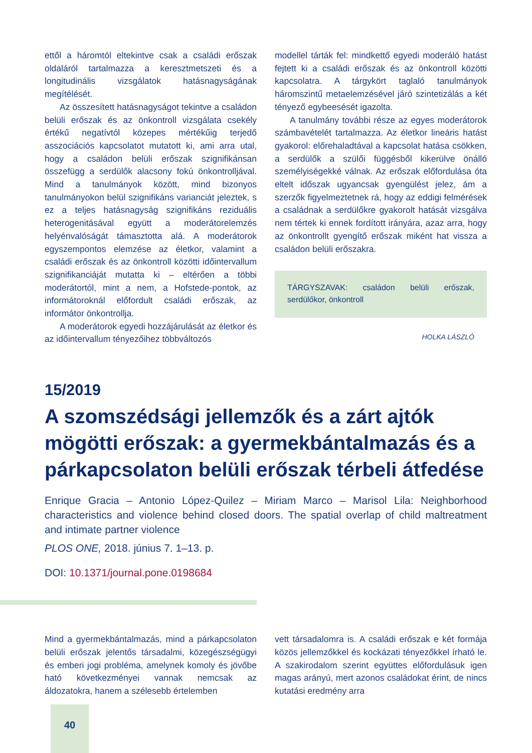ettől a háromtól eltekintve csak a családi erőszak oldaláról tartalmazza a keresztmetszeti és a longitudinális vizsgálatok hatásnagyságának megítélését.
Az összesített hatásnagyságot tekintve a családon belüli erőszak és az önkontroll vizsgálata csekély értékű negatívtól közepes mértékűig terjedő asszociációs kapcsolatot mutatott ki, ami arra utal, hogy a családon belüli erőszak szignifikánsan összefügg a serdülők alacsony fokú önkontrolljával. Mind a tanulmányok között, mind bizonyos tanulmányokon belül szignifikáns varianciát jeleztek, s ez a teljes hatásnagyság szignifikáns reziduális heterogenitásával együtt a moderátorelemzés helyénvalóságát támasztotta alá. A moderátorok egyszempontos elemzése az életkor, valamint a családi erőszak és az önkontroll közötti időintervallum szignifikanciáját mutatta ki – eltérően a többi moderátortól, mint a nem, a Hofstede-pontok, az informátoroknál előfordult családi erőszak, az informátor önkontrollja.
A moderátorok egyedi hozzájárulását az életkor és az időintervallum tényezőihez többváltozós
modellel tárták fel: mindkettő egyedi moderáló hatást fejtett ki a családi erőszak és az önkontroll közötti kapcsolatra. A tárgykört taglaló tanulmányok háromszintű metaelemzésével járó szintetizálás a két tényező egybeesését igazolta.
A tanulmány további része az egyes moderátorok számbavételét tartalmazza. Az életkor lineáris hatást gyakorol: előrehaladtával a kapcsolat hatása csökken, a serdülők a szülői függésből kikerülve önálló személyiségekké válnak. Az erőszak előfordulása óta eltelt időszak ugyancsak gyengülést jelez, ám a szerzők figyelmeztetnek rá, hogy az eddigi felmérések a családnak a serdülőkre gyakorolt hatását vizsgálva nem tértek ki ennek fordított irányára, azaz arra, hogy az önkontrollt gyengítő erőszak miként hat vissza a családon belüli erőszakra.
TÁRGYSZAVAK: családon belüli erőszak, serdülőkor, önkontroll
HOLKA LÁSZLÓ
15/2019
A szomszédsági jellemzők és a zárt ajtók mögötti erőszak: a gyermekbántalmazás és a párkapcsolaton belüli erőszak térbeli átfedése
Enrique Gracia – Antonio López-Quilez – Miriam Marco – Marisol Lila: Neighborhood characteristics and violence behind closed doors. The spatial overlap of child maltreatment and intimate partner violence
PLOS ONE, 2018. június 7. 1–13. p.
DOI: 10.1371/journal.pone.0198684
Mind a gyermekbántalmazás, mind a párkapcsolaton belüli erőszak jelentős társadalmi, közegészségügyi és emberi jogi probléma, amelynek komoly és jövőbe ható következményei vannak nemcsak az áldozatokra, hanem a szélesebb értelemben
vett társadalomra is. A családi erőszak e két formája közös jellemzőkkel és kockázati tényezőkkel írható le. A szakirodalom szerint együttes előfordulásuk igen magas arányú, mert azonos családokat érint, de nincs kutatási eredmény arra
40